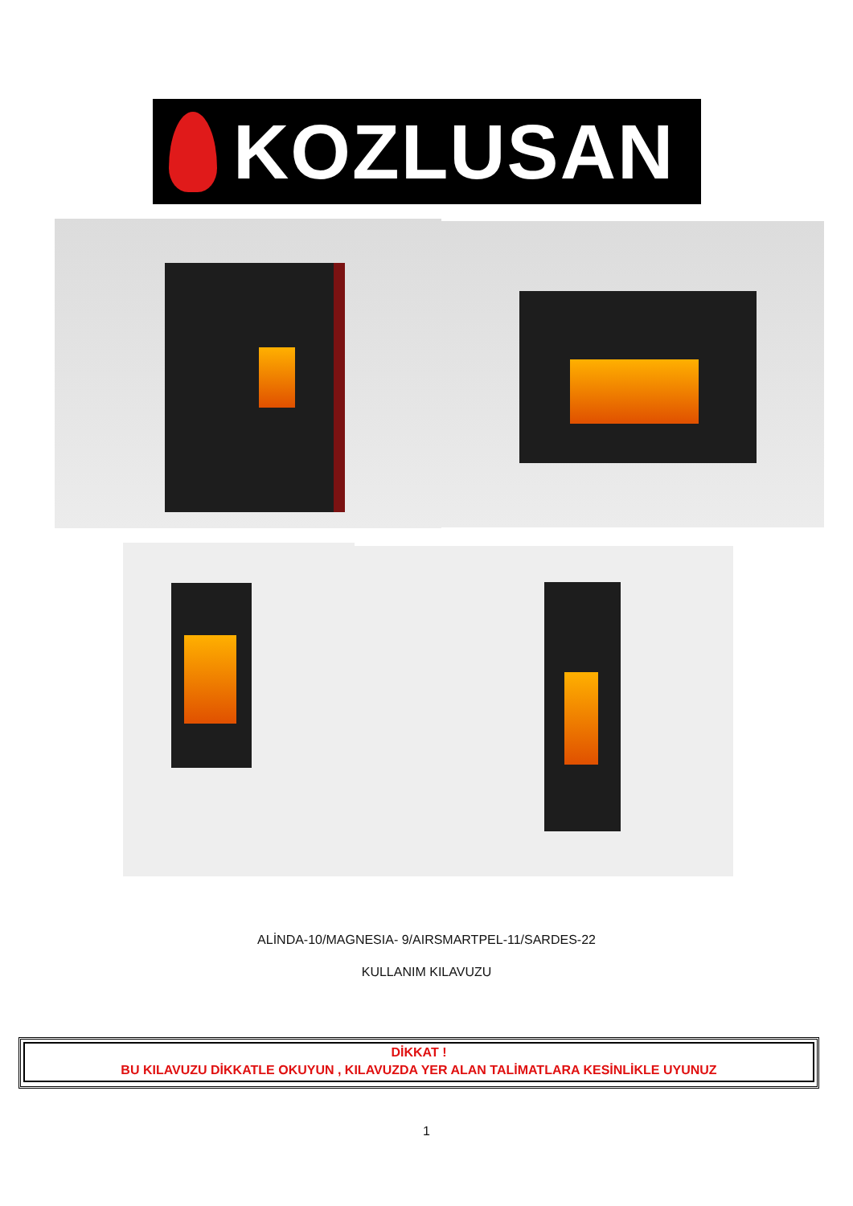KOZLUSAN
ALİNDA-10/MAGNESIA- 9/AIRSMARTPEL-11/SARDES-22
KULLANIM KILAVUZU
DİKKAT !
BU KILAVUZU DİKKATLE OKUYUN , KILAVUZDA YER ALAN TALİMATLARA KESİNLİKLE UYUNUZ
1